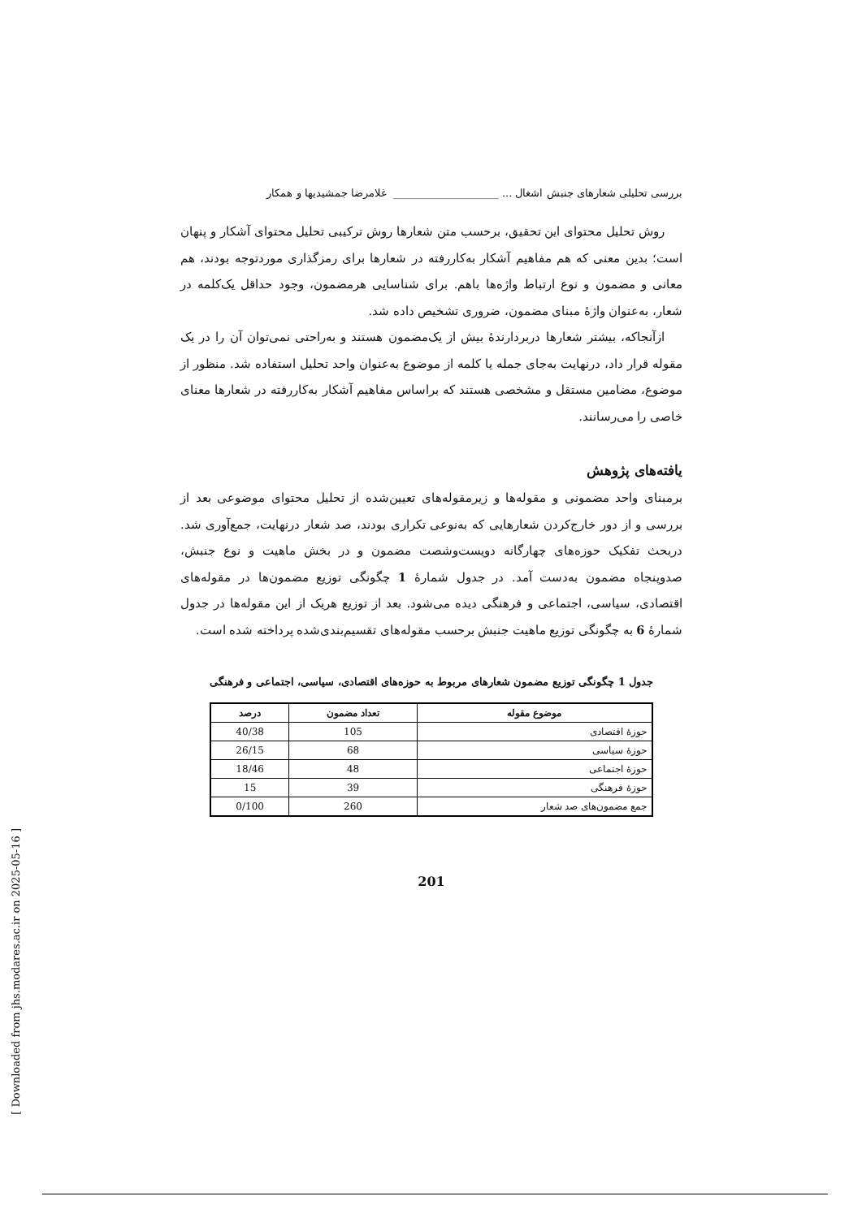بررسی تحلیلی شعارهای جنبش اشغال ... ____________________ غلامرضا جمشیدیها و همکار
روش تحلیل محتوای این تحقیق، برحسب متن شعارها روش ترکیبی تحلیل محتوای آشکار و پنهان است؛ بدین معنی که هم مفاهیم آشکار به‌کاررفته در شعارها برای رمزگذاری موردتوجه بودند، هم معانی و مضمون و نوع ارتباط واژه‌ها باهم. برای شناسایی هرمضمون، وجود حداقل یک‌کلمه در شعار، به‌عنوان واژۀ مبنای مضمون، ضروری تشخیص داده شد.
ازآنجاکه، بیشتر شعارها دربردارندۀ بیش از یک‌مضمون هستند و به‌راحتی نمی‌توان آن را در یک مقوله قرار داد، درنهایت به‌جای جمله یا کلمه از موضوع به‌عنوان واحد تحلیل استفاده شد. منظور از موضوع، مضامین مستقل و مشخصی هستند که براساس مفاهیم آشکار به‌کاررفته در شعارها معنای خاصی را می‌رسانند.
یافته‌های پژوهش
برمبنای واحد مضمونی و مقوله‌ها و زیرمقوله‌های تعیین‌شده از تحلیل محتوای موضوعی بعد از بررسی و از دور خارج‌کردن شعارهایی که به‌نوعی تکراری بودند، صد شعار درنهایت، جمع‌آوری شد. دربحث تفکیک حوزه‌های چهارگانه دویست‌وشصت مضمون و در بخش ماهیت و نوع جنبش، صدوپنجاه مضمون به‌دست آمد. در جدول شمارۀ 1 چگونگی توزیع مضمون‌ها در مقوله‌های اقتصادی، سیاسی، اجتماعی و فرهنگی دیده می‌شود. بعد از توزیع هریک از این مقوله‌ها در جدول شمارۀ 6 به چگونگی توزیع ماهیت جنبش برحسب مقوله‌های تقسیم‌بندی‌شده پرداخته شده است.
جدول 1 چگونگی توزیع مضمون شعارهای مربوط به حوزه‌های اقتصادی، سیاسی، اجتماعی و فرهنگی
| موضوع مقوله | تعداد مضمون | درصد |
| --- | --- | --- |
| حوزۀ اقتصادی | 105 | 40/38 |
| حوزۀ سیاسی | 68 | 26/15 |
| حوزۀ اجتماعی | 48 | 18/46 |
| حوزۀ فرهنگی | 39 | 15 |
| جمع مضمون‌های صد شعار | 260 | 0/100 |
201
[ Downloaded from jhs.modares.ac.ir on 2025-05-16 ]